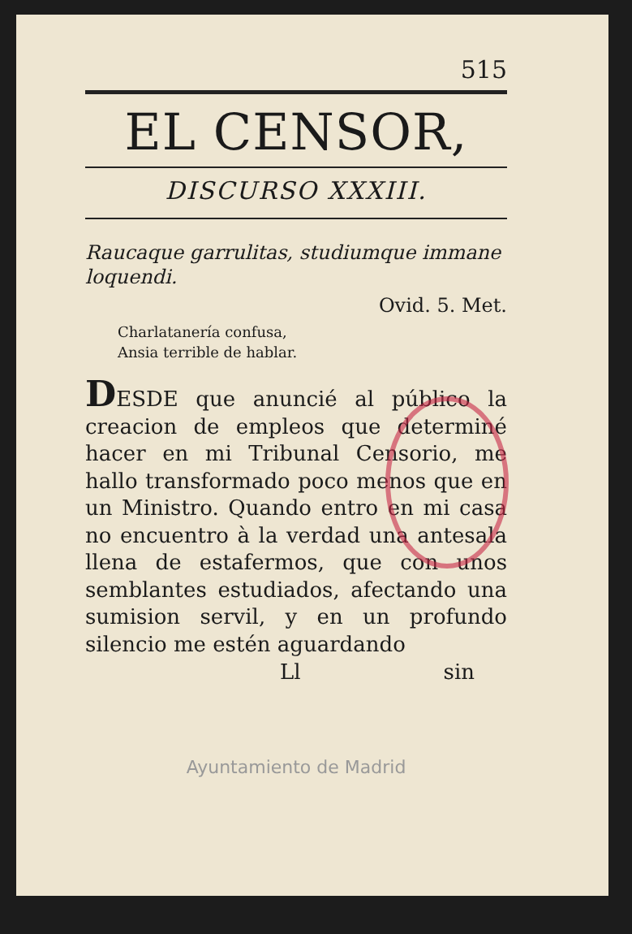515
EL CENSOR,
DISCURSO XXXIII.
Raucaque garrulitas, studiumque immane loquendi.
Ovid. 5. Met.
Charlatanería confusa,
Ansia terrible de hablar.
DESDE que anuncié al público la creacion de empleos que determiné hacer en mi Tribunal Censorio, me hallo transformado poco menos que en un Ministro. Quando entro en mi casa no encuentro à la verdad una antesala llena de estafermos, que con unos semblantes estudiados, afectando una sumision servil, y en un profundo silencio me estén aguardando
Ll sin
Ayuntamiento de Madrid